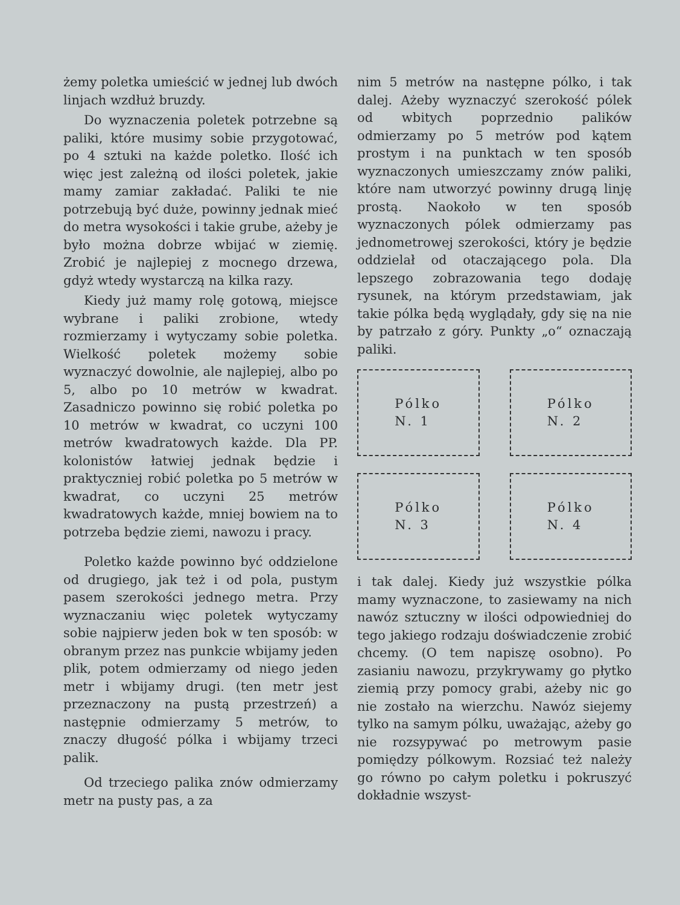żemy poletka umieścić w jednej lub dwóch linjach wzdłuż bruzdy.
Do wyznaczenia poletek potrzebne są paliki, które musimy sobie przygotować, po 4 sztuki na każde poletko. Ilość ich więc jest zależną od ilości poletek, jakie mamy zamiar zakładać. Paliki te nie potrzebują być duże, powinny jednak mieć do metra wysokości i takie grube, ażeby je było można dobrze wbijać w ziemię. Zrobić je najlepiej z mocnego drzewa, gdyż wtedy wystarczą na kilka razy.
Kiedy już mamy rolę gotową, miejsce wybrane i paliki zrobione, wtedy rozmierzamy i wytyczamy sobie poletka. Wielkość poletek możemy sobie wyznaczyć dowolnie, ale najlepiej, albo po 5, albo po 10 metrów w kwadrat. Zasadniczo powinno się robić poletka po 10 metrów w kwadrat, co uczyni 100 metrów kwadratowych każde. Dla PP. kolonistów łatwiej jednak będzie i praktyczniej robić poletka po 5 metrów w kwadrat, co uczyni 25 metrów kwadratowych każde, mniej bowiem na to potrzeba będzie ziemi, nawozu i pracy.
Poletko każde powinno być oddzielone od drugiego, jak też i od pola, pustym pasem szerokości jednego metra. Przy wyznaczaniu więc poletek wytyczamy sobie najpierw jeden bok w ten sposób: w obranym przez nas punkcie wbijamy jeden plik, potem odmierzamy od niego jeden metr i wbijamy drugi. (ten metr jest przeznaczony na pustą przestrzeń) a następnie odmierzamy 5 metrów, to znaczy długość pólka i wbijamy trzeci palik.
Od trzeciego palika znów odmierzamy metr na pusty pas, a za
nim 5 metrów na następne pólko, i tak dalej. Ażeby wyznaczyć szerokość pólek od wbitych poprzednio palików odmierzamy po 5 metrów pod kątem prostym i na punktach w ten sposób wyznaczonych umieszczamy znów paliki, które nam utworzyć powinny drugą linję prostą. Naokoło w ten sposób wyznaczonych pólek odmierzamy pas jednometrowej szerokości, który je będzie oddzielał od otaczającego pola. Dla lepszego zobrazowania tego dodaję rysunek, na którym przedstawiam, jak takie pólka będą wyglądały, gdy się na nie by patrzało z góry. Punkty „o“ oznaczają paliki.
Pólko
N. 1
Pólko
N. 2
Pólko
N. 3
Pólko
N. 4
i tak dalej. Kiedy już wszystkie pólka mamy wyznaczone, to zasiewamy na nich nawóz sztuczny w ilości odpowiedniej do tego jakiego rodzaju doświadczenie zrobić chcemy. (O tem napiszę osobno). Po zasianiu nawozu, przykrywamy go płytko ziemią przy pomocy grabi, ażeby nic go nie zostało na wierzchu. Nawóz siejemy tylko na samym pólku, uważając, ażeby go nie rozsypywać po metrowym pasie pomiędzy pólkowym. Rozsiać też należy go równo po całym poletku i pokruszyć dokładnie wszyst-